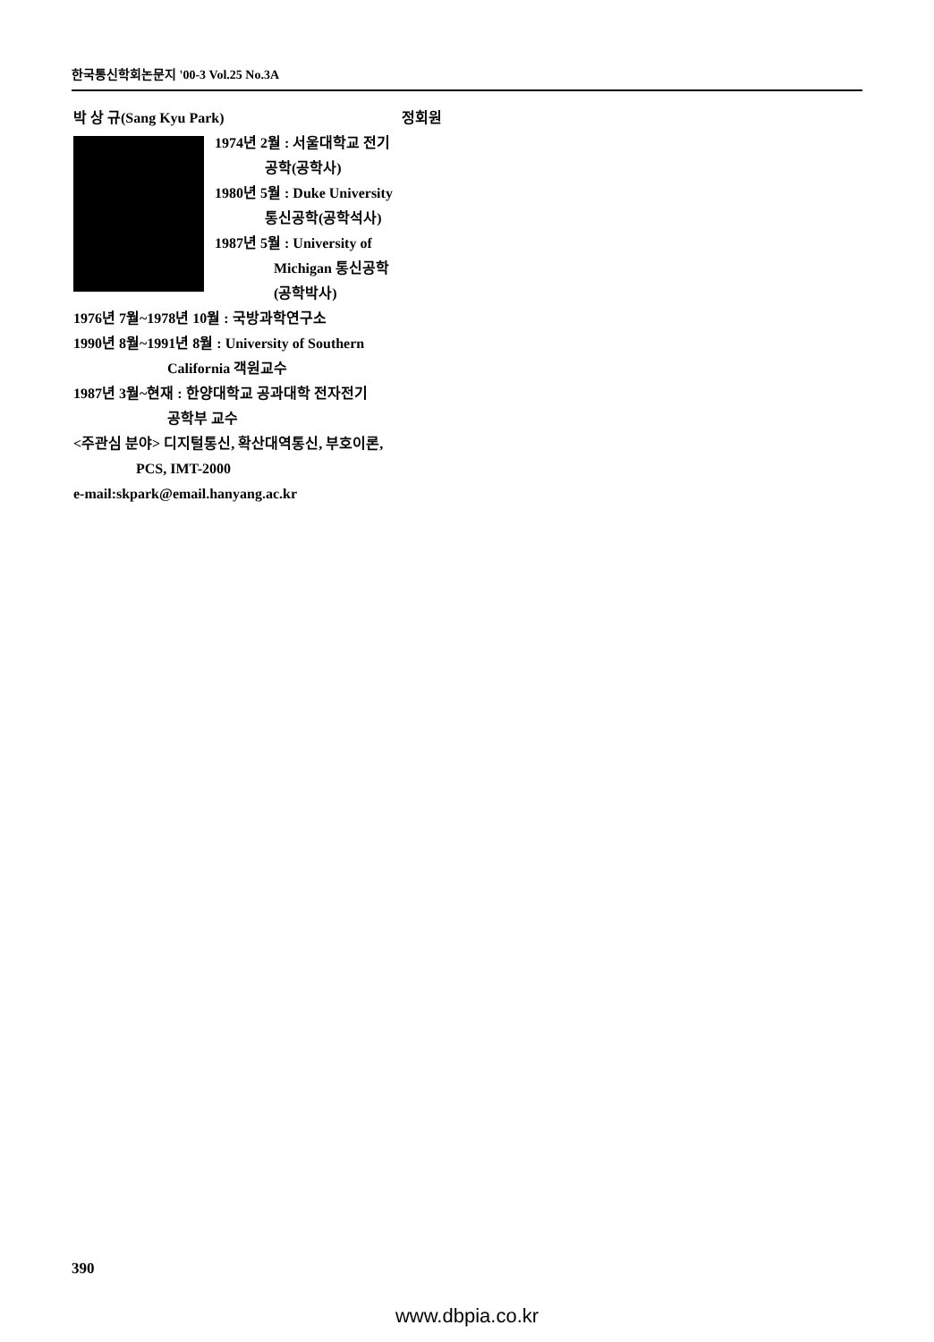한국통신학회논문지 '00-3 Vol.25 No.3A
박 상 규(Sang Kyu Park) 정회원
1974년 2월 : 서울대학교 전기
공학(공학사)
1980년 5월 : Duke University
통신공학(공학석사)
1987년 5월 : University of
Michigan 통신공학
(공학박사)
1976년 7월~1978년 10월 : 국방과학연구소
1990년 8월~1991년 8월 : University of Southern
California 객원교수
1987년 3월~현재 : 한양대학교 공과대학 전자전기
공학부 교수
<주관심 분야> 디지털통신, 확산대역통신, 부호이론,
PCS, IMT-2000
e-mail:skpark@email.hanyang.ac.kr
390
www.dbpia.co.kr